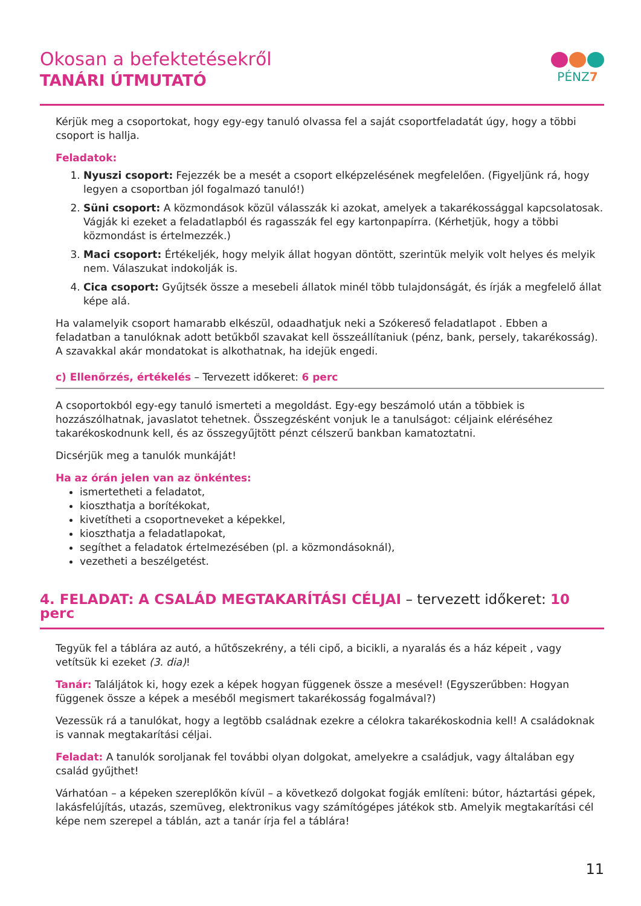Okosan a befektetésekről
TANÁRI ÚTMUTATÓ
PÉNZ7
Kérjük meg a csoportokat, hogy egy-egy tanuló olvassa fel a saját csoportfeladatát úgy, hogy a többi csoport is hallja.
Feladatok:
1. Nyuszi csoport: Fejezzék be a mesét a csoport elképzelésének megfelelően. (Figyeljünk rá, hogy legyen a csoportban jól fogalmazó tanuló!)
2. Süni csoport: A közmondások közül válasszák ki azokat, amelyek a takarékossággal kapcsolatosak. Vágják ki ezeket a feladatlapból és ragasszák fel egy kartonpapírra. (Kérhetjük, hogy a többi közmondást is értelmezzék.)
3. Maci csoport: Értékeljék, hogy melyik állat hogyan döntött, szerintük melyik volt helyes és melyik nem. Válaszukat indokolják is.
4. Cica csoport: Gyűjtsék össze a mesebeli állatok minél több tulajdonságát, és írják a megfelelő állat képe alá.
Ha valamelyik csoport hamarabb elkészül, odaadhatjuk neki a Szókereső feladatlapot . Ebben a feladatban a tanulóknak adott betűkből szavakat kell összeállítaniuk (pénz, bank, persely, takarékosság). A szavakkal akár mondatokat is alkothatnak, ha idejük engedi.
c) Ellenőrzés, értékelés – Tervezett időkeret: 6 perc
A csoportokból egy-egy tanuló ismerteti a megoldást. Egy-egy beszámoló után a többiek is hozzászólhatnak, javaslatot tehetnek. Összegzésként vonjuk le a tanulságot: céljaink eléréséhez takarékoskodnunk kell, és az összegyűjtött pénzt célszerű bankban kamatoztatni.
Dicsérjük meg a tanulók munkáját!
Ha az órán jelen van az önkéntes:
ismertetheti a feladatot,
kioszthatja a borítékokat,
kivetítheti a csoportneveket a képekkel,
kioszthatja a feladatlapokat,
segíthet a feladatok értelmezésében (pl. a közmondásoknál),
vezetheti a beszélgetést.
4. FELADAT: A CSALÁD MEGTAKARÍTÁSI CÉLJAI – tervezett időkeret: 10 perc
Tegyük fel a táblára az autó, a hűtőszekrény, a téli cipő, a bicikli, a nyaralás és a ház képeit , vagy vetítsük ki ezeket (3. dia)!
Tanár: Találjátok ki, hogy ezek a képek hogyan függenek össze a mesével! (Egyszerűbben: Hogyan függenek össze a képek a meséből megismert takarékosság fogalmával?)
Vezessük rá a tanulókat, hogy a legtöbb családnak ezekre a célokra takarékoskodnia kell! A családoknak is vannak megtakarítási céljai.
Feladat: A tanulók soroljanak fel további olyan dolgokat, amelyekre a családjuk, vagy általában egy család gyűjthet!
Várhatóan – a képeken szereplőkön kívül – a következő dolgokat fogják említeni: bútor, háztartási gépek, lakásfelújítás, utazás, szemüveg, elektronikus vagy számítógépes játékok stb. Amelyik megtakarítási cél képe nem szerepel a táblán, azt a tanár írja fel a táblára!
11